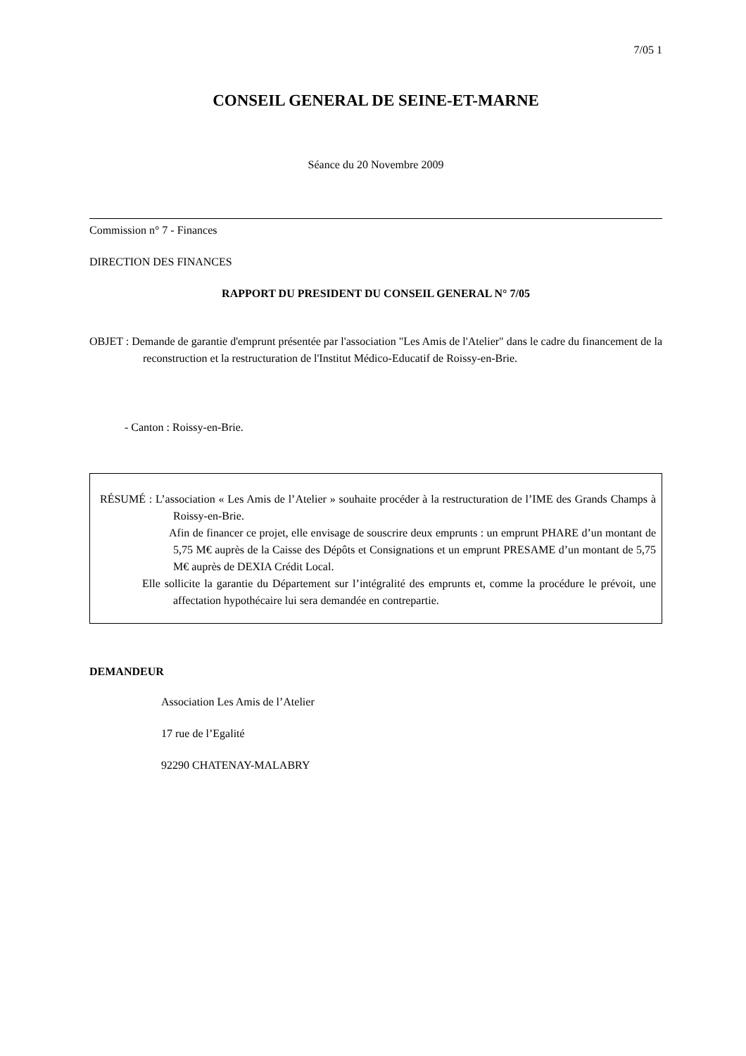7/05 1
CONSEIL GENERAL DE SEINE-ET-MARNE
Séance du 20 Novembre 2009
Commission n° 7 - Finances
DIRECTION DES FINANCES
RAPPORT DU PRESIDENT DU CONSEIL GENERAL N° 7/05
OBJET : Demande de garantie d'emprunt présentée par l'association "Les Amis de l'Atelier" dans le cadre du financement de la reconstruction et la restructuration de l'Institut Médico-Educatif de Roissy-en-Brie.
- Canton : Roissy-en-Brie.
RÉSUMÉ : L’association « Les Amis de l’Atelier » souhaite procéder à la restructuration de l’IME des Grands Champs à Roissy-en-Brie.
Afin de financer ce projet, elle envisage de souscrire deux emprunts : un emprunt PHARE d’un montant de 5,75 M€ auprès de la Caisse des Dépôts et Consignations et un emprunt PRESAME d’un montant de 5,75 M€ auprès de DEXIA Crédit Local.
Elle sollicite la garantie du Département sur l’intégralité des emprunts et, comme la procédure le prévoit, une affectation hypothécaire lui sera demandée en contrepartie.
DEMANDEUR
Association Les Amis de l’Atelier
17 rue de l’Egalité
92290 CHATENAY-MALABRY